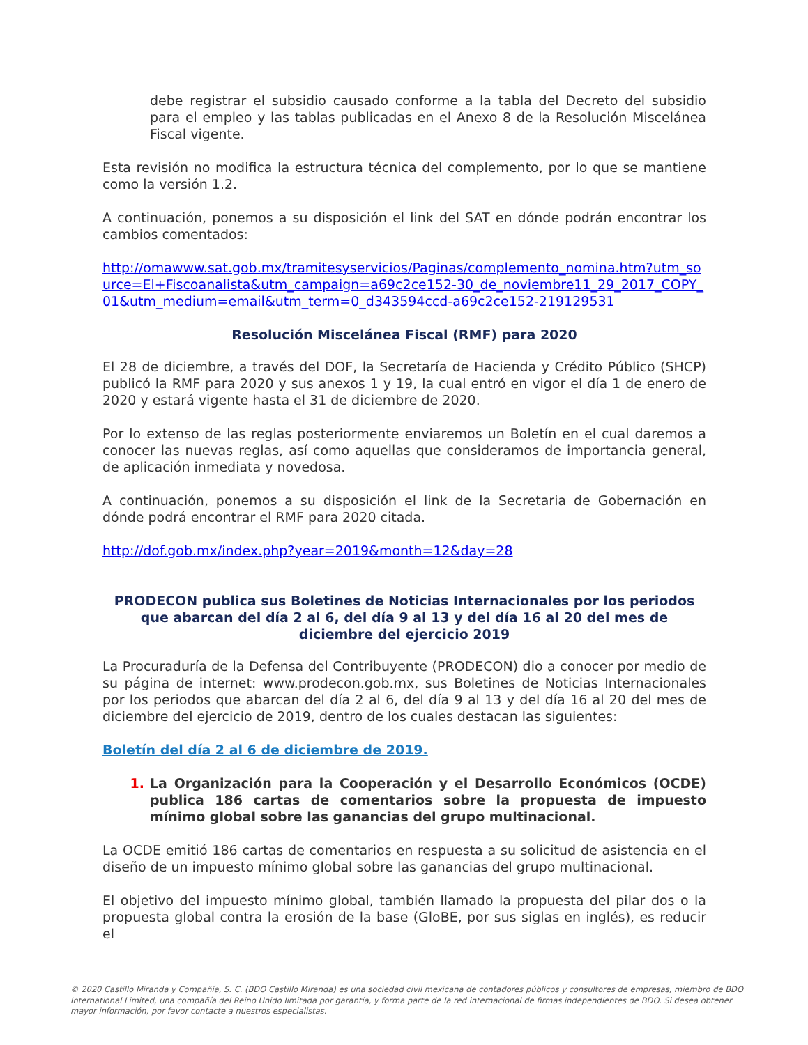debe registrar el subsidio causado conforme a la tabla del Decreto del subsidio para el empleo y las tablas publicadas en el Anexo 8 de la Resolución Miscelánea Fiscal vigente.
Esta revisión no modifica la estructura técnica del complemento, por lo que se mantiene como la versión 1.2.
A continuación, ponemos a su disposición el link del SAT en dónde podrán encontrar los cambios comentados:
http://omawww.sat.gob.mx/tramitesyservicios/Paginas/complemento_nomina.htm?utm_source=El+Fiscoanalista&utm_campaign=a69c2ce152-30_de_noviembre11_29_2017_COPY_01&utm_medium=email&utm_term=0_d343594ccd-a69c2ce152-219129531
Resolución Miscelánea Fiscal (RMF) para 2020
El 28 de diciembre, a través del DOF, la Secretaría de Hacienda y Crédito Público (SHCP) publicó la RMF para 2020 y sus anexos 1 y 19, la cual entró en vigor el día 1 de enero de 2020 y estará vigente hasta el 31 de diciembre de 2020.
Por lo extenso de las reglas posteriormente enviaremos un Boletín en el cual daremos a conocer las nuevas reglas, así como aquellas que consideramos de importancia general, de aplicación inmediata y novedosa.
A continuación, ponemos a su disposición el link de la Secretaria de Gobernación en dónde podrá encontrar el RMF para 2020 citada.
http://dof.gob.mx/index.php?year=2019&month=12&day=28
PRODECON publica sus Boletines de Noticias Internacionales por los periodos que abarcan del día 2 al 6, del día 9 al 13 y del día 16 al 20 del mes de diciembre del ejercicio 2019
La Procuraduría de la Defensa del Contribuyente (PRODECON) dio a conocer por medio de su página de internet: www.prodecon.gob.mx, sus Boletines de Noticias Internacionales por los periodos que abarcan del día 2 al 6, del día 9 al 13 y del día 16 al 20 del mes de diciembre del ejercicio de 2019, dentro de los cuales destacan las siguientes:
Boletín del día 2 al 6 de diciembre de 2019.
1. La Organización para la Cooperación y el Desarrollo Económicos (OCDE) publica 186 cartas de comentarios sobre la propuesta de impuesto mínimo global sobre las ganancias del grupo multinacional.
La OCDE emitió 186 cartas de comentarios en respuesta a su solicitud de asistencia en el diseño de un impuesto mínimo global sobre las ganancias del grupo multinacional.
El objetivo del impuesto mínimo global, también llamado la propuesta del pilar dos o la propuesta global contra la erosión de la base (GloBE, por sus siglas en inglés), es reducir el
© 2020 Castillo Miranda y Compañía, S. C. (BDO Castillo Miranda) es una sociedad civil mexicana de contadores públicos y consultores de empresas, miembro de BDO International Limited, una compañía del Reino Unido limitada por garantía, y forma parte de la red internacional de firmas independientes de BDO. Si desea obtener mayor información, por favor contacte a nuestros especialistas.